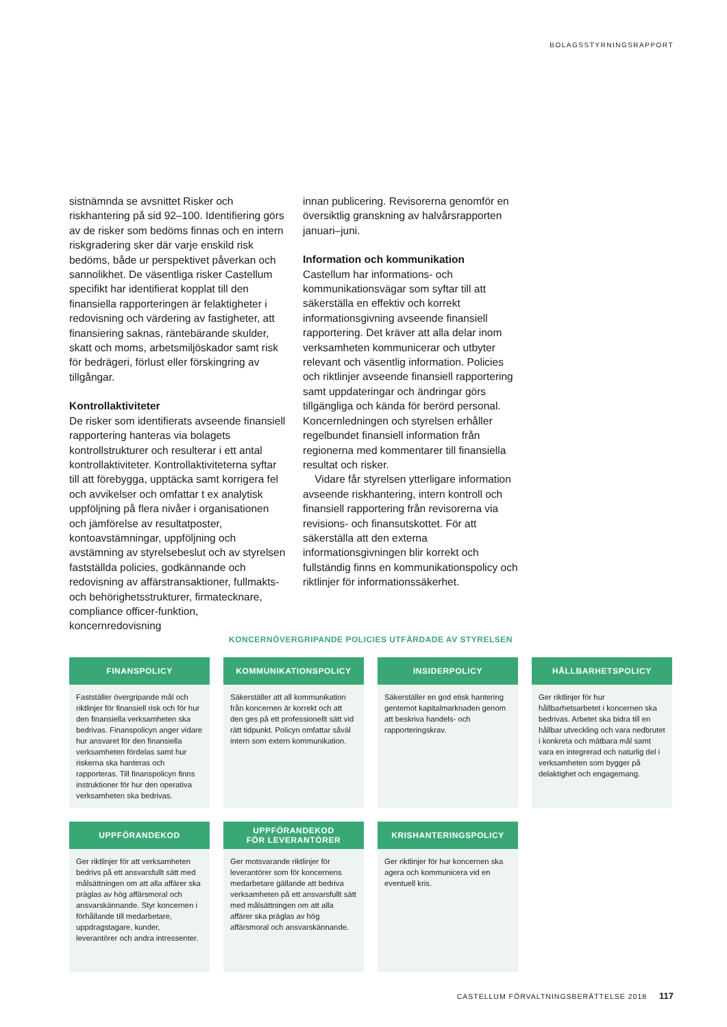BOLAGSSTYRNINGSRAPPORT
sistnämnda se avsnittet Risker och riskhantering på sid 92–100. Identifiering görs av de risker som bedöms finnas och en intern riskgradering sker där varje enskild risk bedöms, både ur perspektivet påverkan och sannolikhet. De väsentliga risker Castellum specifikt har identifierat kopplat till den finansiella rapporteringen är felaktigheter i redovisning och värdering av fastigheter, att finansiering saknas, räntebärande skulder, skatt och moms, arbetsmiljöskador samt risk för bedrägeri, förlust eller förskingring av tillgångar.
Kontrollaktiviteter
De risker som identifierats avseende finansiell rapportering hanteras via bolagets kontrollstrukturer och resulterar i ett antal kontrollaktiviteter. Kontrollaktiviteterna syftar till att förebygga, upptäcka samt korrigera fel och avvikelser och omfattar t ex analytisk uppföljning på flera nivåer i organisationen och jämförelse av resultatposter, kontoavstämningar, uppföljning och avstämning av styrelsebeslut och av styrelsen fastställda policies, godkännande och redovisning av affärstransaktioner, fullmakts- och behörighetsstrukturer, firmatecknare, compliance officer-funktion, koncernredovisning
innan publicering. Revisorerna genomför en översiktlig granskning av halvårsrapporten januari–juni.
Information och kommunikation
Castellum har informations- och kommunikationsvägar som syftar till att säkerställa en effektiv och korrekt informationsgivning avseende finansiell rapportering. Det kräver att alla delar inom verksamheten kommunicerar och utbyter relevant och väsentlig information. Policies och riktlinjer avseende finansiell rapportering samt uppdateringar och ändringar görs tillgängliga och kända för berörd personal. Koncernledningen och styrelsen erhåller regelbundet finansiell information från regionerna med kommentarer till finansiella resultat och risker.
Vidare får styrelsen ytterligare information avseende riskhantering, intern kontroll och finansiell rapportering från revisorerna via revisions- och finansutskottet. För att säkerställa att den externa informationsgivningen blir korrekt och fullständig finns en kommunikationspolicy och riktlinjer för informationssäkerhet.
KONCERNÖVERGRIPANDE POLICIES UTFÄRDADE AV STYRELSEN
FINANSPOLICY
Fastställer övergripande mål och riktlinjer för finansiell risk och för hur den finansiella verksamheten ska bedrivas. Finanspolicyn anger vidare hur ansvaret för den finansiella verksamheten fördelas samt hur riskerna ska hanteras och rapporteras. Till finanspolicyn finns instruktioner för hur den operativa verksamheten ska bedrivas.
KOMMUNIKATIONSPOLICY
Säkerställer att all kommunikation från koncernen är korrekt och att den ges på ett professionellt sätt vid rätt tidpunkt. Policyn omfattar såväl intern som extern kommunikation.
INSIDERPOLICY
Säkerställer en god etisk hantering gentemot kapitalmarknaden genom att beskriva handels- och rapporteringskrav.
HÅLLBARHETSPOLICY
Ger riktlinjer för hur hållbarhetsarbetet i koncernen ska bedrivas. Arbetet ska bidra till en hållbar utveckling och vara nedbrutet i konkreta och mätbara mål samt vara en integrerad och naturlig del i verksamheten som bygger på delaktighet och engagemang.
UPPFÖRANDEKOD
Ger riktlinjer för att verksamheten bedrivs på ett ansvarsfullt sätt med målsättningen om att alla affärer ska präglas av hög affärsmoral och ansvarskännande. Styr koncernen i förhållande till medarbetare, uppdragstagare, kunder, leverantörer och andra intressenter.
UPPFÖRANDEKOD
FÖR LEVERANTÖRER
Ger motsvarande riktlinjer för leverantörer som för koncernens medarbetare gällande att bedriva verksamheten på ett ansvarsfullt sätt med målsättningen om att alla affärer ska präglas av hög affärsmoral och ansvarskännande.
KRISHANTERINGSPOLICY
Ger riktlinjer för hur koncernen ska agera och kommunicera vid en eventuell kris.
CASTELLUM FÖRVALTNINGSBERÄTTELSE 2018 117